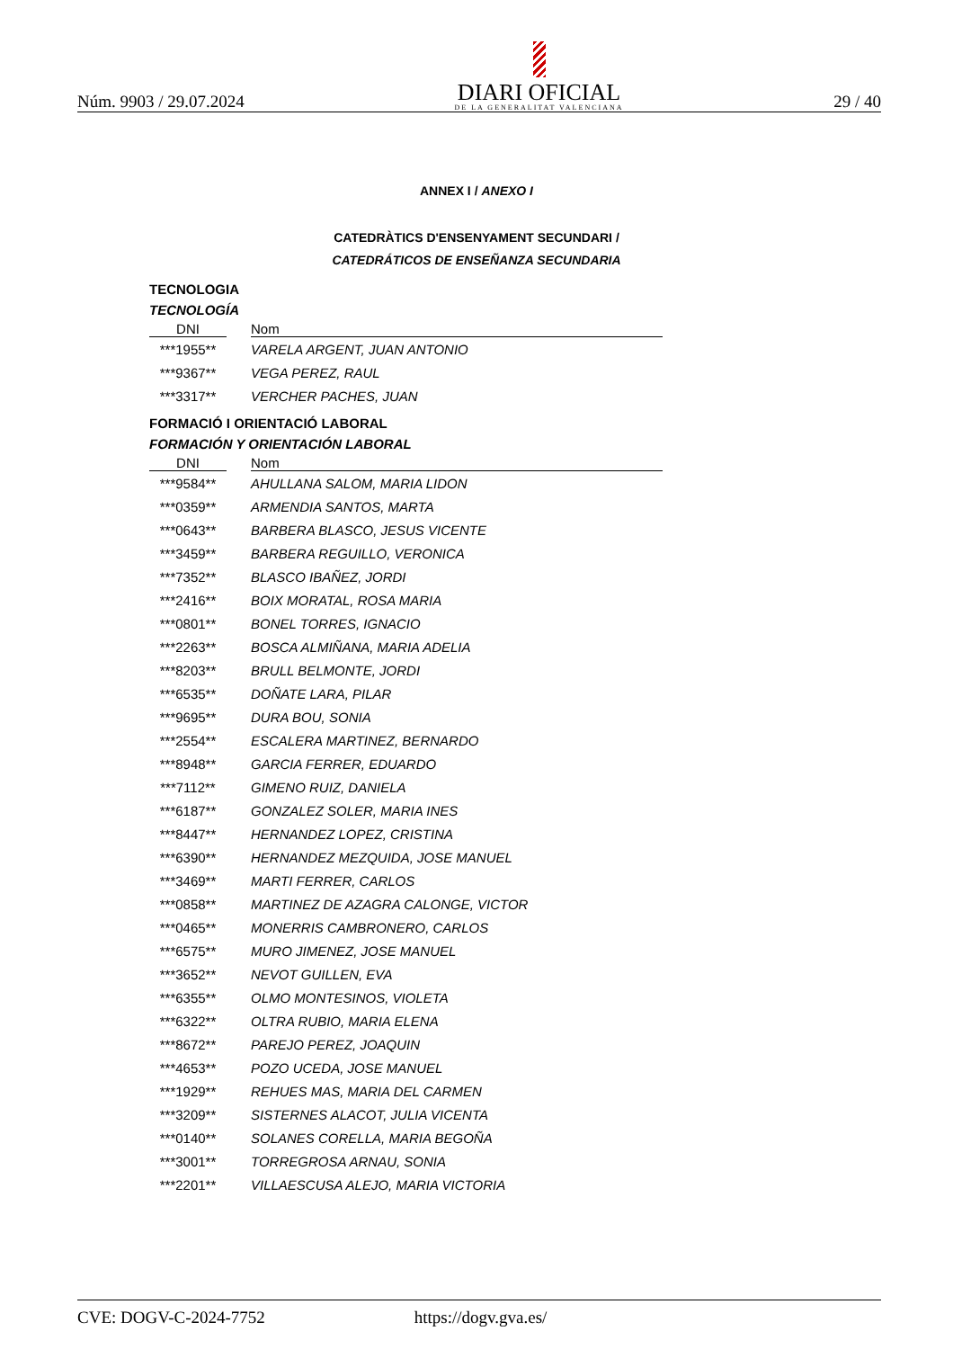Núm. 9903 / 29.07.2024
DIARI OFICIAL
DE LA GENERALITAT VALENCIANA
29 / 40
ANNEX I / ANEXO I
CATEDRÀTICS D'ENSENYAMENT SECUNDARI /
CATEDRÁTICOS DE ENSEÑANZA SECUNDARIA
TECNOLOGIA
TECNOLOGÍA
| DNI | | Nom |
| --- | --- | --- |
| ***1955** | | VARELA ARGENT, JUAN ANTONIO |
| ***9367** | | VEGA PEREZ, RAUL |
| ***3317** | | VERCHER PACHES, JUAN |
FORMACIÓ I ORIENTACIÓ LABORAL
FORMACIÓN Y ORIENTACIÓN LABORAL
| DNI | | Nom |
| --- | --- | --- |
| ***9584** | | AHULLANA SALOM, MARIA LIDON |
| ***0359** | | ARMENDIA SANTOS, MARTA |
| ***0643** | | BARBERA BLASCO, JESUS VICENTE |
| ***3459** | | BARBERA REGUILLO, VERONICA |
| ***7352** | | BLASCO IBAÑEZ, JORDI |
| ***2416** | | BOIX MORATAL, ROSA MARIA |
| ***0801** | | BONEL TORRES, IGNACIO |
| ***2263** | | BOSCA ALMIÑANA, MARIA ADELIA |
| ***8203** | | BRULL BELMONTE, JORDI |
| ***6535** | | DOÑATE LARA, PILAR |
| ***9695** | | DURA BOU, SONIA |
| ***2554** | | ESCALERA MARTINEZ, BERNARDO |
| ***8948** | | GARCIA FERRER, EDUARDO |
| ***7112** | | GIMENO RUIZ, DANIELA |
| ***6187** | | GONZALEZ SOLER, MARIA INES |
| ***8447** | | HERNANDEZ LOPEZ, CRISTINA |
| ***6390** | | HERNANDEZ MEZQUIDA, JOSE MANUEL |
| ***3469** | | MARTI FERRER, CARLOS |
| ***0858** | | MARTINEZ DE AZAGRA CALONGE, VICTOR |
| ***0465** | | MONERRIS CAMBRONERO, CARLOS |
| ***6575** | | MURO JIMENEZ, JOSE MANUEL |
| ***3652** | | NEVOT GUILLEN, EVA |
| ***6355** | | OLMO MONTESINOS, VIOLETA |
| ***6322** | | OLTRA RUBIO, MARIA ELENA |
| ***8672** | | PAREJO PEREZ, JOAQUIN |
| ***4653** | | POZO UCEDA, JOSE MANUEL |
| ***1929** | | REHUES MAS, MARIA DEL CARMEN |
| ***3209** | | SISTERNES ALACOT, JULIA VICENTA |
| ***0140** | | SOLANES CORELLA, MARIA BEGOÑA |
| ***3001** | | TORREGROSA ARNAU, SONIA |
| ***2201** | | VILLAESCUSA ALEJO, MARIA VICTORIA |
CVE: DOGV-C-2024-7752 https://dogv.gva.es/